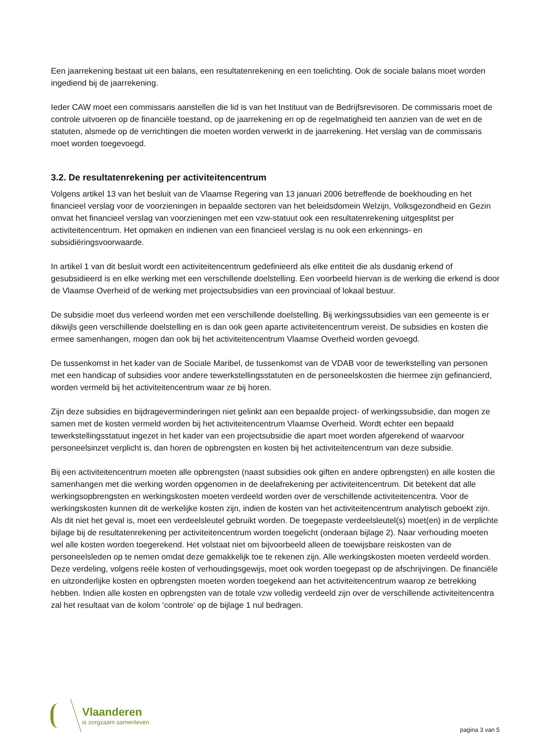Een jaarrekening bestaat uit een balans, een resultatenrekening en een toelichting. Ook de sociale balans moet worden ingediend bij de jaarrekening.
Ieder CAW moet een commissaris aanstellen die lid is van het Instituut van de Bedrijfsrevisoren. De commissaris moet de controle uitvoeren op de financiële toestand, op de jaarrekening en op de regelmatigheid ten aanzien van de wet en de statuten, alsmede op de verrichtingen die moeten worden verwerkt in de jaarrekening. Het verslag van de commissaris moet worden toegevoegd.
3.2. De resultatenrekening per activiteitencentrum
Volgens artikel 13 van het besluit van de Vlaamse Regering van 13 januari 2006 betreffende de boekhouding en het financieel verslag voor de voorzieningen in bepaalde sectoren van het beleidsdomein Welzijn, Volksgezondheid en Gezin omvat het financieel verslag van voorzieningen met een vzw-statuut ook een resultatenrekening uitgesplitst per activiteitencentrum. Het opmaken en indienen van een financieel verslag is nu ook een erkennings- en subsidiëringsvoorwaarde.
In artikel 1 van dit besluit wordt een activiteitencentrum gedefinieerd als elke entiteit die als dusdanig erkend of gesubsidieerd is en elke werking met een verschillende doelstelling. Een voorbeeld hiervan is de werking die erkend is door de Vlaamse Overheid of de werking met projectsubsidies van een provinciaal of lokaal bestuur.
De subsidie moet dus verleend worden met een verschillende doelstelling. Bij werkingssubsidies van een gemeente is er dikwijls geen verschillende doelstelling en is dan ook geen aparte activiteitencentrum vereist. De subsidies en kosten die ermee samenhangen, mogen dan ook bij het activiteitencentrum Vlaamse Overheid worden gevoegd.
De tussenkomst in het kader van de Sociale Maribel, de tussenkomst van de VDAB voor de tewerkstelling van personen met een handicap of subsidies voor andere tewerkstellingsstatuten en de personeelskosten die hiermee zijn gefinancierd, worden vermeld bij het activiteitencentrum waar ze bij horen.
Zijn deze subsidies en bijdrageverminderingen niet gelinkt aan een bepaalde project- of werkingssubsidie, dan mogen ze samen met de kosten vermeld worden bij het activiteitencentrum Vlaamse Overheid. Wordt echter een bepaald tewerkstellingsstatuut ingezet in het kader van een projectsubsidie die apart moet worden afgerekend of waarvoor personeelsinzet verplicht is, dan horen de opbrengsten en kosten bij het activiteitencentrum van deze subsidie.
Bij een activiteitencentrum moeten alle opbrengsten (naast subsidies ook giften en andere opbrengsten) en alle kosten die samenhangen met die werking worden opgenomen in de deelafrekening per activiteitencentrum. Dit betekent dat alle werkingsopbrengsten en werkingskosten moeten verdeeld worden over de verschillende activiteitencentra. Voor de werkingskosten kunnen dit de werkelijke kosten zijn, indien de kosten van het activiteitencentrum analytisch geboekt zijn. Als dit niet het geval is, moet een verdeelsleutel gebruikt worden. De toegepaste verdeelsleutel(s) moet(en) in de verplichte bijlage bij de resultatenrekening per activiteitencentrum worden toegelicht (onderaan bijlage 2). Naar verhouding moeten wel alle kosten worden toegerekend. Het volstaat niet om bijvoorbeeld alleen de toewijsbare reiskosten van de personeelsleden op te nemen omdat deze gemakkelijk toe te rekenen zijn. Alle werkingskosten moeten verdeeld worden. Deze verdeling, volgens reële kosten of verhoudingsgewijs, moet ook worden toegepast op de afschrijvingen. De financiële en uitzonderlijke kosten en opbrengsten moeten worden toegekend aan het activiteitencentrum waarop ze betrekking hebben. Indien alle kosten en opbrengsten van de totale vzw volledig verdeeld zijn over de verschillende activiteitencentra zal het resultaat van de kolom ‘controle’ op de bijlage 1 nul bedragen.
Vlaanderen
is zorgzaam samenleven
pagina 3 van 5